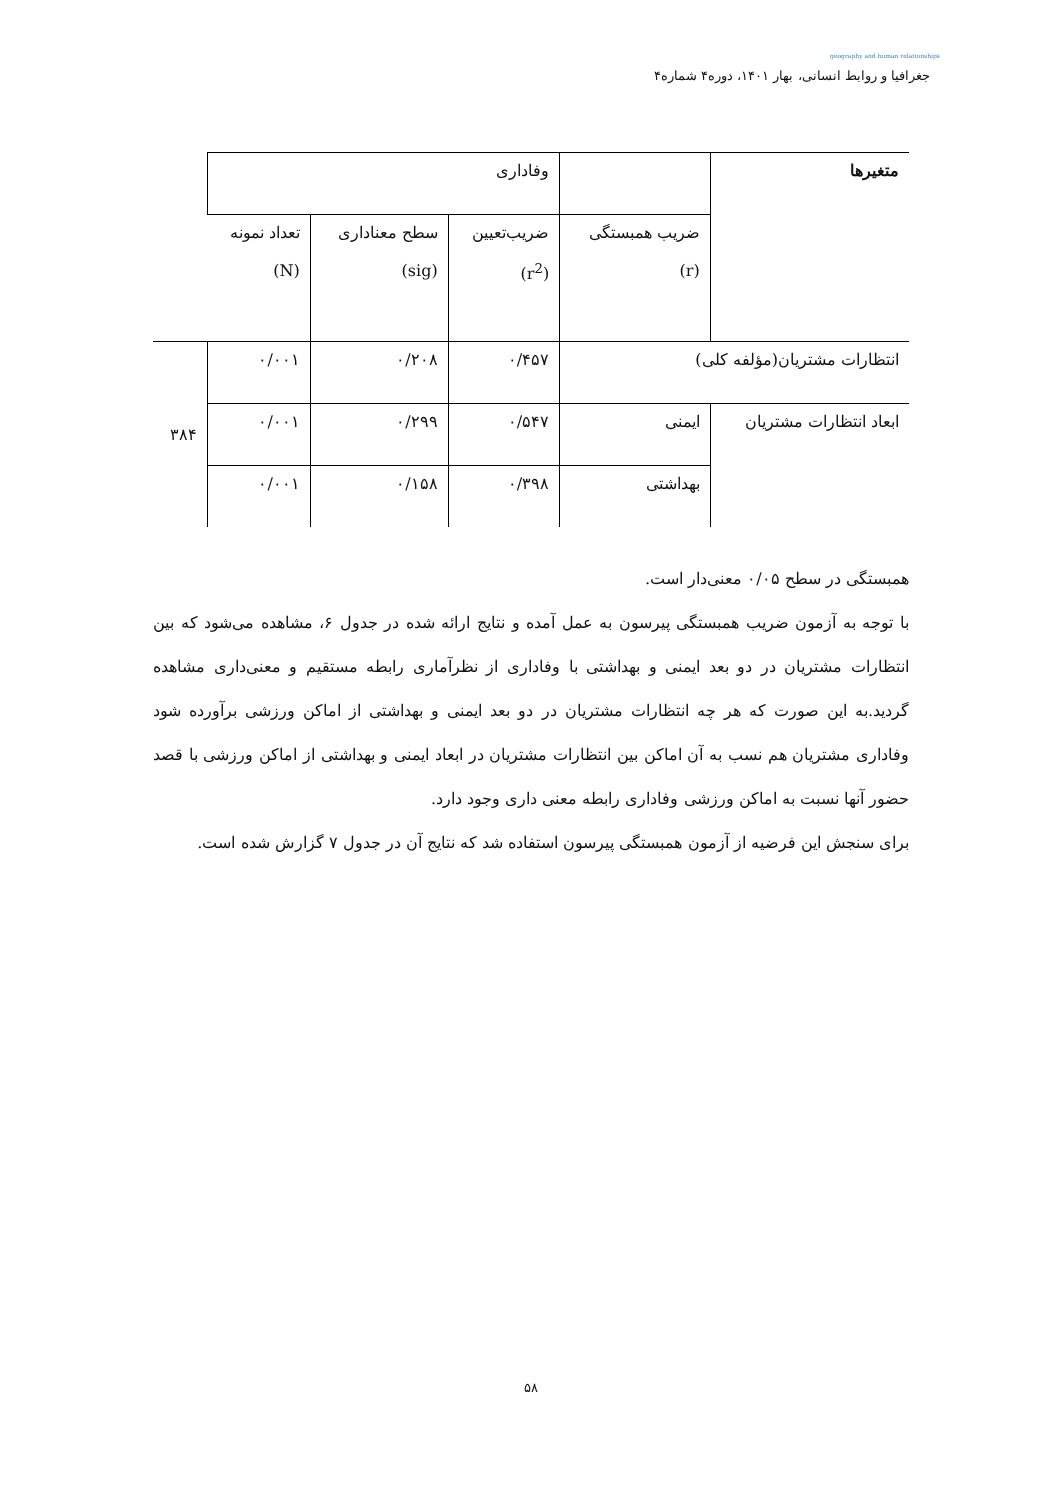geography and human relationships
جغرافیا و روابط انسانی، بهار ۱۴۰۱، دوره۴ شماره۴
| متغیرها | | وفاداری | | | |
| | ضریب همبستگی (r) | ضریب‌تعیین (r<sup>2</sup>) | سطح معناداری (sig) | تعداد نمونه (N) | |
| انتظارات مشتریان(مؤلفه کلی) | | ۰/۴۵۷ | ۰/۲۰۸ | ۰/۰۰۱ | ۳۸۴ |
| ابعاد انتظارات مشتریان | ایمنی | ۰/۵۴۷ | ۰/۲۹۹ | ۰/۰۰۱ | |
| | بهداشتی | ۰/۳۹۸ | ۰/۱۵۸ | ۰/۰۰۱ | |
همبستگی در سطح ۰/۰۵ معنی‌دار است.
با توجه به آزمون ضریب همبستگی پیرسون به عمل آمده و نتایج ارائه شده در جدول ۶، مشاهده می‌شود که بین انتظارات مشتریان در دو بعد ایمنی و بهداشتی با وفاداری از نظرآماری رابطه مستقیم و معنی‌داری مشاهده گردید.به این صورت که هر چه انتظارات مشتریان در دو بعد ایمنی و بهداشتی از اماکن ورزشی برآورده شود وفاداری مشتریان هم نسب به آن اماکن بین انتظارات مشتریان در ابعاد ایمنی و بهداشتی از اماکن ورزشی با قصد حضور آنها نسبت به اماکن ورزشی وفاداری رابطه معنی داری وجود دارد.
برای سنجش این فرضیه از آزمون همبستگی پیرسون استفاده شد که نتایج آن در جدول ۷ گزارش شده است.
۵۸